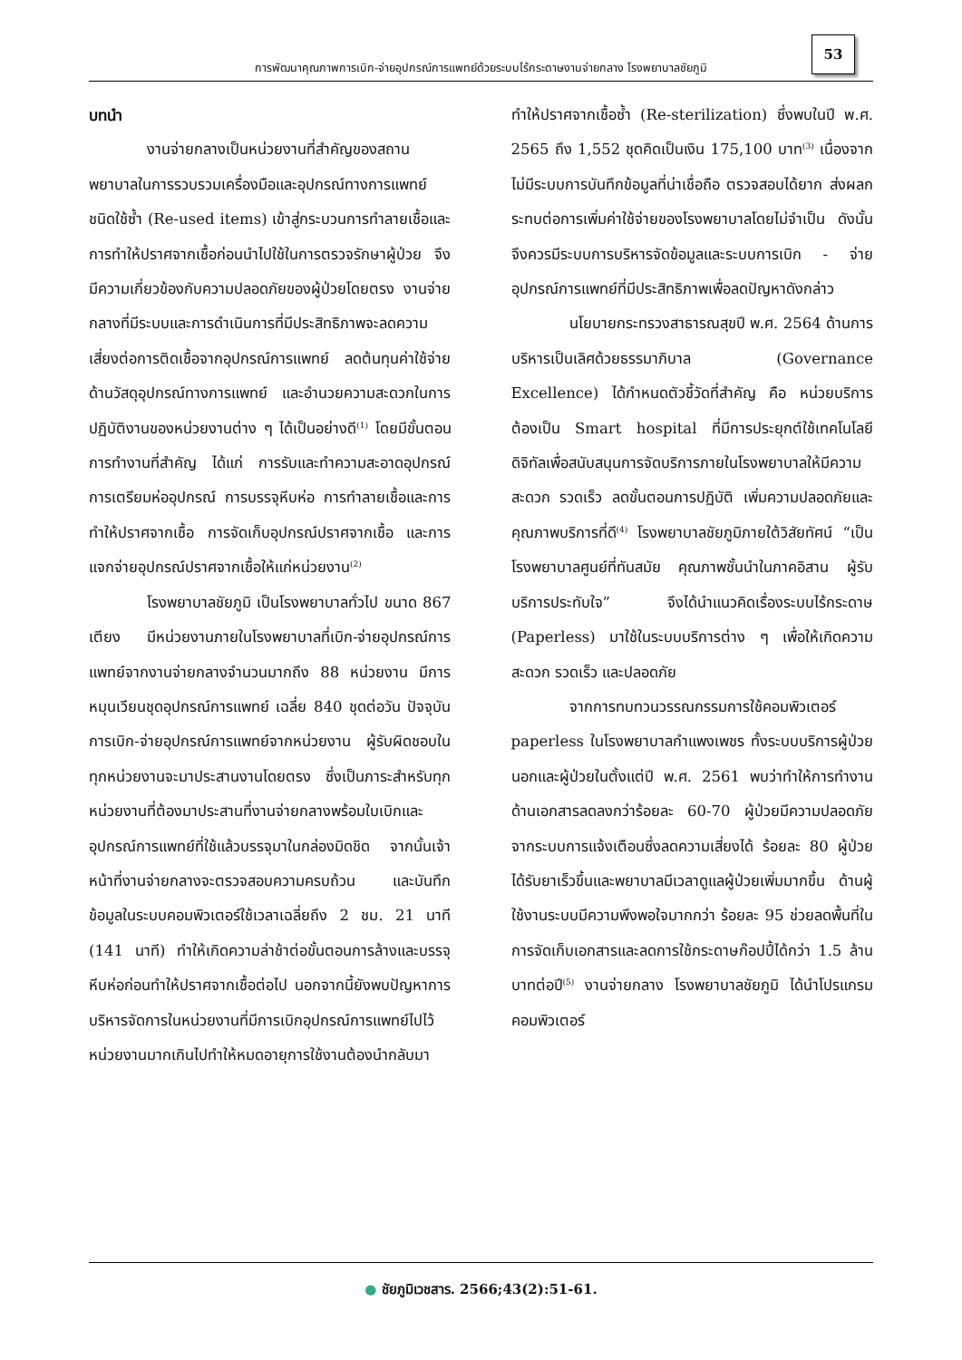การพัฒนาคุณภาพการเบิก-จ่ายอุปกรณ์การแพทย์ด้วยระบบไร้กระดาษงานจ่ายกลาง โรงพยาบาลชัยภูมิ
53
บทนำ
งานจ่ายกลางเป็นหน่วยงานที่สำคัญของสถานพยาบาลในการรวบรวมเครื่องมือและอุปกรณ์ทางการแพทย์ชนิดใช้ซ้ำ (Re-used items) เข้าสู่กระบวนการทำลายเชื้อและการทำให้ปราศจากเชื้อก่อนนำไปใช้ในการตรวจรักษาผู้ป่วย จึงมีความเกี่ยวข้องกับความปลอดภัยของผู้ป่วยโดยตรง งานจ่ายกลางที่มีระบบและการดำเนินการที่มีประสิทธิภาพจะลดความเสี่ยงต่อการติดเชื้อจากอุปกรณ์การแพทย์ ลดต้นทุนค่าใช้จ่ายด้านวัสดุอุปกรณ์ทางการแพทย์ และอำนวยความสะดวกในการปฏิบัติงานของหน่วยงานต่าง ๆ ได้เป็นอย่างดี<sup>(1)</sup> โดยมีขั้นตอนการทำงานที่สำคัญ ได้แก่ การรับและทำความสะอาดอุปกรณ์ การเตรียมห่ออุปกรณ์ การบรรจุหีบห่อ การทำลายเชื้อและการทำให้ปราศจากเชื้อ การจัดเก็บอุปกรณ์ปราศจากเชื้อ และการแจกจ่ายอุปกรณ์ปราศจากเชื้อให้แก่หน่วยงาน<sup>(2)</sup>
โรงพยาบาลชัยภูมิ เป็นโรงพยาบาลทั่วไป ขนาด 867 เตียง มีหน่วยงานภายในโรงพยาบาลที่เบิก-จ่ายอุปกรณ์การแพทย์จากงานจ่ายกลางจำนวนมากถึง 88 หน่วยงาน มีการหมุนเวียนชุดอุปกรณ์การแพทย์ เฉลี่ย 840 ชุดต่อวัน ปัจจุบันการเบิก-จ่ายอุปกรณ์การแพทย์จากหน่วยงาน ผู้รับผิดชอบในทุกหน่วยงานจะมาประสานงานโดยตรง ซึ่งเป็นภาระสำหรับทุกหน่วยงานที่ต้องมาประสานที่งานจ่ายกลางพร้อมใบเบิกและอุปกรณ์การแพทย์ที่ใช้แล้วบรรจุมาในกล่องมิดชิด จากนั้นเจ้าหน้าที่งานจ่ายกลางจะตรวจสอบความครบถ้วน และบันทึกข้อมูลในระบบคอมพิวเตอร์ใช้เวลาเฉลี่ยถึง 2 ชม. 21 นาที (141 นาที) ทำให้เกิดความล่าช้าต่อขั้นตอนการล้างและบรรจุหีบห่อก่อนทำให้ปราศจากเชื้อต่อไป นอกจากนี้ยังพบปัญหาการบริหารจัดการในหน่วยงานที่มีการเบิกอุปกรณ์การแพทย์ไปไว้หน่วยงานมากเกินไปทำให้หมดอายุการใช้งานต้องนำกลับมาทำให้ปราศจากเชื้อซ้ำ (Re-sterilization) ซึ่งพบในปี พ.ศ. 2565 ถึง 1,552 ชุดคิดเป็นเงิน 175,100 บาท<sup>(3)</sup> เนื่องจากไม่มีระบบการบันทึกข้อมูลที่น่าเชื่อถือ ตรวจสอบได้ยาก ส่งผลกระทบต่อการเพิ่มค่าใช้จ่ายของโรงพยาบาลโดยไม่จำเป็น ดังนั้นจึงควรมีระบบการบริหารจัดข้อมูลและระบบการเบิก - จ่ายอุปกรณ์การแพทย์ที่มีประสิทธิภาพเพื่อลดปัญหาดังกล่าว
นโยบายกระทรวงสาธารณสุขปี พ.ศ. 2564 ด้านการบริหารเป็นเลิศด้วยธรรมาภิบาล (Governance Excellence) ได้กำหนดตัวชี้วัดที่สำคัญ คือ หน่วยบริการต้องเป็น Smart hospital ที่มีการประยุกต์ใช้เทคโนโลยีดิจิทัลเพื่อสนับสนุนการจัดบริการภายในโรงพยาบาลให้มีความสะดวก รวดเร็ว ลดขั้นตอนการปฏิบัติ เพิ่มความปลอดภัยและคุณภาพบริการที่ดี<sup>(4)</sup> โรงพยาบาลชัยภูมิภายใต้วิสัยทัศน์ “เป็นโรงพยาบาลศูนย์ที่ทันสมัย คุณภาพชั้นนำในภาคอิสาน ผู้รับบริการประทับใจ” จึงได้นำแนวคิดเรื่องระบบไร้กระดาษ (Paperless) มาใช้ในระบบบริการต่าง ๆ เพื่อให้เกิดความสะดวก รวดเร็ว และปลอดภัย
จากการทบทวนวรรณกรรมการใช้คอมพิวเตอร์ paperless ในโรงพยาบาลกำแพงเพชร ทั้งระบบบริการผู้ป่วยนอกและผู้ป่วยในตั้งแต่ปี พ.ศ. 2561 พบว่าทำให้การทำงานด้านเอกสารลดลงกว่าร้อยละ 60-70 ผู้ป่วยมีความปลอดภัยจากระบบการแจ้งเตือนซึ่งลดความเสี่ยงได้ ร้อยละ 80 ผู้ป่วยได้รับยาเร็วขึ้นและพยาบาลมีเวลาดูแลผู้ป่วยเพิ่มมากขึ้น ด้านผู้ใช้งานระบบมีความพึงพอใจมากกว่า ร้อยละ 95 ช่วยลดพื้นที่ในการจัดเก็บเอกสารและลดการใช้กระดาษก๊อปปี้ได้กว่า 1.5 ล้านบาทต่อปี<sup>(5)</sup> งานจ่ายกลาง โรงพยาบาลชัยภูมิ ได้นำโปรแกรมคอมพิวเตอร์
● ชัยภูมิเวชสาร. 2566;43(2):51-61.